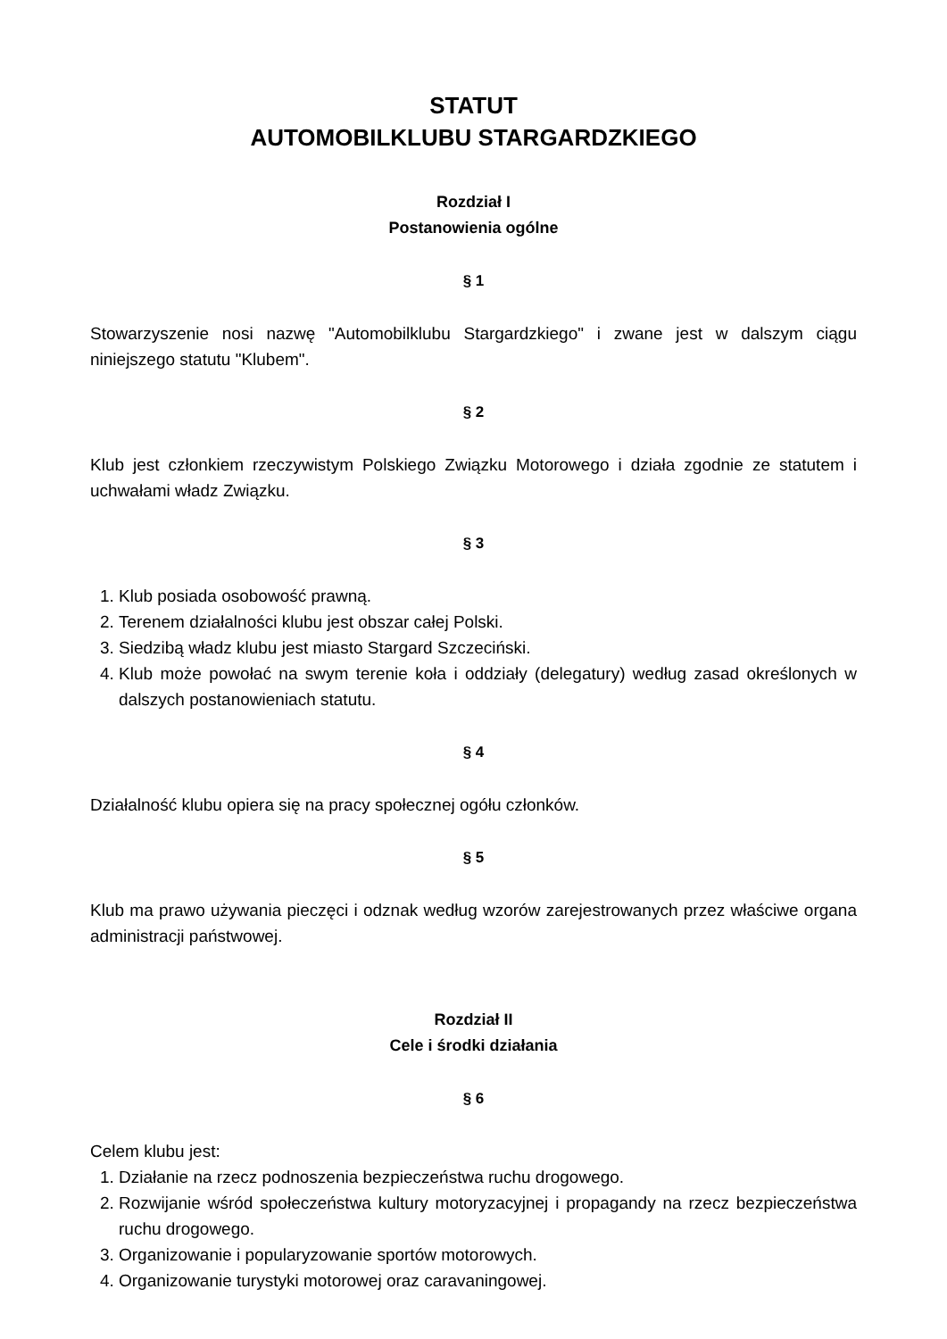STATUT
AUTOMOBILKLUBU STARGARDZKIEGO
Rozdział I
Postanowienia ogólne
§ 1
Stowarzyszenie nosi nazwę "Automobilklubu Stargardzkiego" i zwane jest w dalszym ciągu niniejszego statutu "Klubem".
§ 2
Klub jest członkiem rzeczywistym Polskiego Związku Motorowego i działa zgodnie ze statutem i uchwałami władz Związku.
§ 3
1. Klub posiada osobowość prawną.
2. Terenem działalności klubu jest obszar całej Polski.
3. Siedzibą władz klubu jest miasto Stargard Szczeciński.
4. Klub może powołać na swym terenie koła i oddziały (delegatury) według zasad określonych w dalszych postanowieniach statutu.
§ 4
Działalność klubu opiera się na pracy społecznej ogółu członków.
§ 5
Klub ma prawo używania pieczęci i odznak według wzorów zarejestrowanych przez właściwe organa administracji państwowej.
Rozdział II
Cele i środki działania
§ 6
Celem klubu jest:
1. Działanie na rzecz podnoszenia bezpieczeństwa ruchu drogowego.
2. Rozwijanie wśród społeczeństwa kultury motoryzacyjnej i propagandy na rzecz bezpieczeństwa ruchu drogowego.
3. Organizowanie i popularyzowanie sportów motorowych.
4. Organizowanie turystyki motorowej oraz caravaningowej.